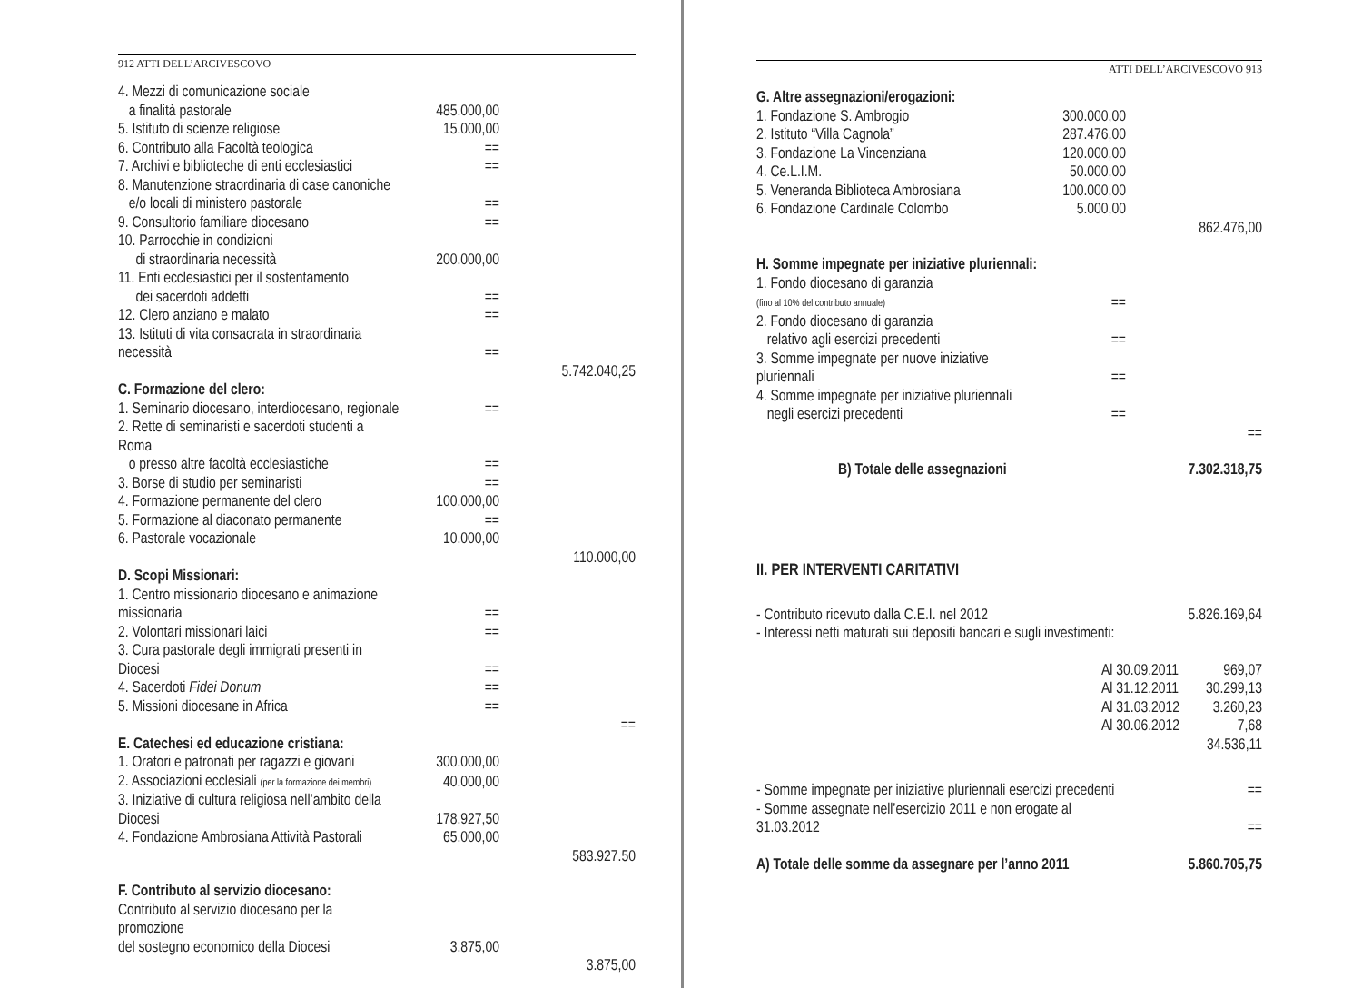912 ATTI DELL’ARCIVESCOVO
| 4. Mezzi di comunicazione sociale | | |
| a finalità pastorale | 485.000,00 | |
| 5. Istituto di scienze religiose | 15.000,00 | |
| 6. Contributo alla Facoltà teologica | == | |
| 7. Archivi e biblioteche di enti ecclesiastici | == | |
| 8. Manutenzione straordinaria di case canoniche | | |
| e/o locali di ministero pastorale | == | |
| 9. Consultorio familiare diocesano | == | |
| 10. Parrocchie in condizioni | | |
| di straordinaria necessità | 200.000,00 | |
| 11. Enti ecclesiastici per il sostentamento | | |
| dei sacerdoti addetti | == | |
| 12. Clero anziano e malato | == | |
| 13. Istituti di vita consacrata in straordinaria necessità | == | |
| | | 5.742.040,25 |
| C. Formazione del clero: | | |
| 1. Seminario diocesano, interdiocesano, regionale | == | |
| 2. Rette di seminaristi e sacerdoti studenti a Roma | | |
| o presso altre facoltà ecclesiastiche | == | |
| 3. Borse di studio per seminaristi | == | |
| 4. Formazione permanente del clero | 100.000,00 | |
| 5. Formazione al diaconato permanente | == | |
| 6. Pastorale vocazionale | 10.000,00 | |
| | | 110.000,00 |
| D. Scopi Missionari: | | |
| 1. Centro missionario diocesano e animazione missionaria | == | |
| 2. Volontari missionari laici | == | |
| 3. Cura pastorale degli immigrati presenti in Diocesi | == | |
| 4. Sacerdoti Fidei Donum | == | |
| 5. Missioni diocesane in Africa | == | |
| | | == |
| E. Catechesi ed educazione cristiana: | | |
| 1. Oratori e patronati per ragazzi e giovani | 300.000,00 | |
| 2. Associazioni ecclesiali (per la formazione dei membri) | 40.000,00 | |
| 3. Iniziative di cultura religiosa nell’ambito della Diocesi | 178.927,50 | |
| 4. Fondazione Ambrosiana Attività Pastorali | 65.000,00 | |
| | | 583.927.50 |
| F. Contributo al servizio diocesano: | | |
| Contributo al servizio diocesano per la promozione | | |
| del sostegno economico della Diocesi | 3.875,00 | |
| | | 3.875,00 |
ATTI DELL’ARCIVESCOVO 913
| G. Altre assegnazioni/erogazioni: | | |
| 1. Fondazione S. Ambrogio | 300.000,00 | |
| 2. Istituto “Villa Cagnola” | 287.476,00 | |
| 3. Fondazione La Vincenziana | 120.000,00 | |
| 4. Ce.L.I.M. | 50.000,00 | |
| 5. Veneranda Biblioteca Ambrosiana | 100.000,00 | |
| 6. Fondazione Cardinale Colombo | 5.000,00 | |
| | | 862.476,00 |
| H. Somme impegnate per iniziative pluriennali: | | |
| 1. Fondo diocesano di garanzia | | |
| (fino al 10% del contributo annuale) | == | |
| 2. Fondo diocesano di garanzia | | |
| relativo agli esercizi precedenti | == | |
| 3. Somme impegnate per nuove iniziative pluriennali | == | |
| 4. Somme impegnate per iniziative pluriennali | | |
| negli esercizi precedenti | == | |
| | | == |
| B) Totale delle assegnazioni | | 7.302.318,75 |
II. PER INTERVENTI CARITATIVI
| - Contributo ricevuto dalla C.E.I. nel 2012 | 5.826.169,64 |
| - Interessi netti maturati sui depositi bancari e sugli investimenti: | |
| Al 30.09.2011 | 969,07 |
| Al 31.12.2011 | 30.299,13 |
| Al 31.03.2012 | 3.260,23 |
| Al 30.06.2012 | 7,68 |
| | 34.536,11 |
| - Somme impegnate per iniziative pluriennali esercizi precedenti | == |
| - Somme assegnate nell’esercizio 2011 e non erogate al 31.03.2012 | == |
| A) Totale delle somme da assegnare per l’anno 2011 | 5.860.705,75 |